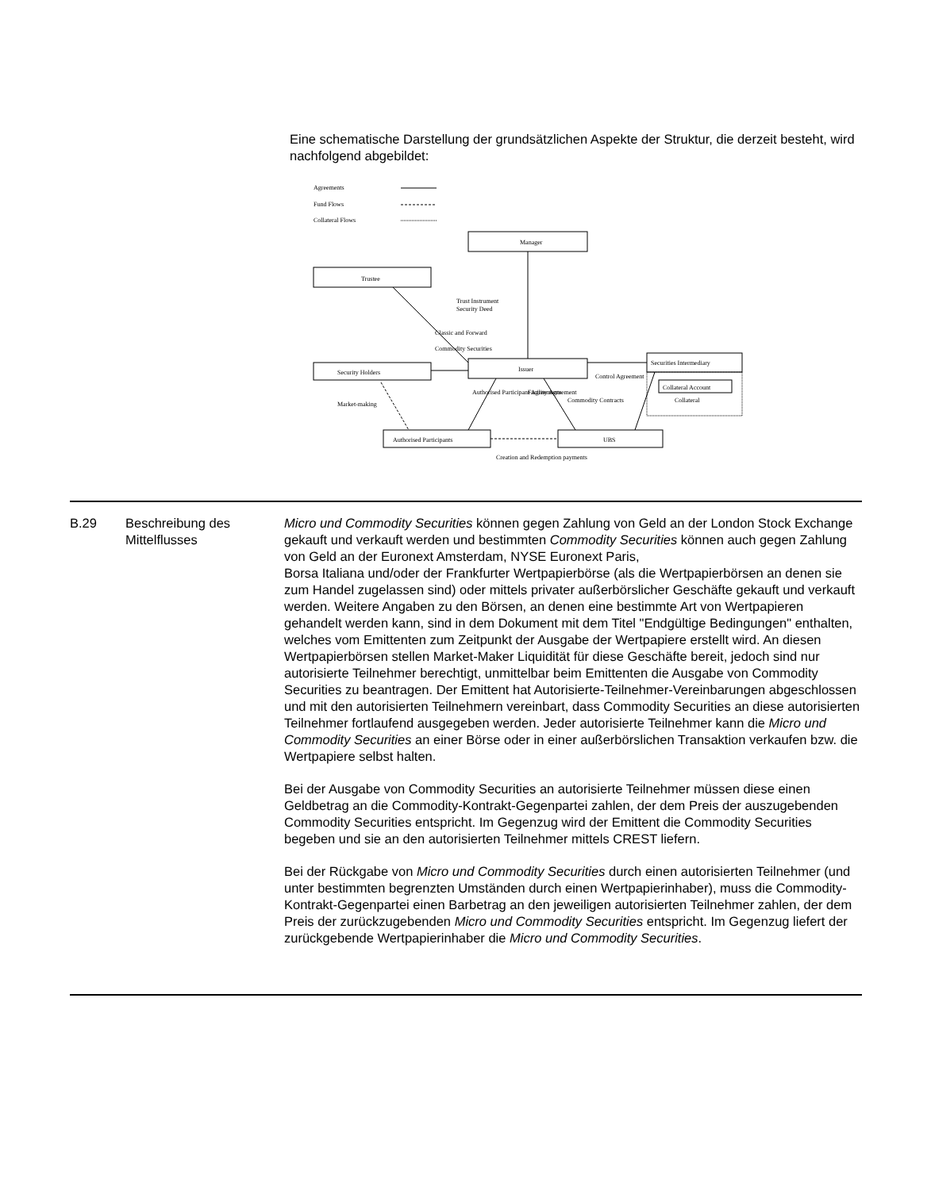Eine schematische Darstellung der grundsätzlichen Aspekte der Struktur, die derzeit besteht, wird nachfolgend abgebildet:
Agreements
Fund Flows
Collateral Flows
Manager
Trustee
Issuer
Security Holders
Securities Intermediary
Collateral Account
Collateral
Authorised Participants
UBS
Trust Instrument
Security Deed
Classic and Forward
Commodity Securities
Control Agreement
Market-making
Authorised Participant Agreements
Facility Agreement
Commodity Contracts
Creation and Redemption payments
| B.29 | Beschreibung des Mittelflusses | Micro und Commodity Securities können gegen Zahlung von Geld an der London Stock Exchange gekauft und verkauft werden und bestimmten Commodity Securities können auch gegen Zahlung von Geld an der Euronext Amsterdam, NYSE Euronext Paris, Borsa Italiana und/oder der Frankfurter Wertpapierbörse (als die Wertpapierbörsen an denen sie zum Handel zugelassen sind) oder mittels privater außerbörslicher Geschäfte gekauft und verkauft werden. Weitere Angaben zu den Börsen, an denen eine bestimmte Art von Wertpapieren gehandelt werden kann, sind in dem Dokument mit dem Titel "Endgültige Bedingungen" enthalten, welches vom Emittenten zum Zeitpunkt der Ausgabe der Wertpapiere erstellt wird. An diesen Wertpapierbörsen stellen Market-Maker Liquidität für diese Geschäfte bereit, jedoch sind nur autorisierte Teilnehmer berechtigt, unmittelbar beim Emittenten die Ausgabe von Commodity Securities zu beantragen. Der Emittent hat Autorisierte-Teilnehmer-Vereinbarungen abgeschlossen und mit den autorisierten Teilnehmern vereinbart, dass Commodity Securities an diese autorisierten Teilnehmer fortlaufend ausgegeben werden. Jeder autorisierte Teilnehmer kann die Micro und Commodity Securities an einer Börse oder in einer außerbörslichen Transaktion verkaufen bzw. die Wertpapiere selbst halten. Bei der Ausgabe von Commodity Securities an autorisierte Teilnehmer müssen diese einen Geldbetrag an die Commodity-Kontrakt-Gegenpartei zahlen, der dem Preis der auszugebenden Commodity Securities entspricht. Im Gegenzug wird der Emittent die Commodity Securities begeben und sie an den autorisierten Teilnehmer mittels CREST liefern. Bei der Rückgabe von Micro und Commodity Securities durch einen autorisierten Teilnehmer (und unter bestimmten begrenzten Umständen durch einen Wertpapierinhaber), muss die Commodity-Kontrakt-Gegenpartei einen Barbetrag an den jeweiligen autorisierten Teilnehmer zahlen, der dem Preis der zurückzugebenden Micro und Commodity Securities entspricht. Im Gegenzug liefert der zurückgebende Wertpapierinhaber die Micro und Commodity Securities . |